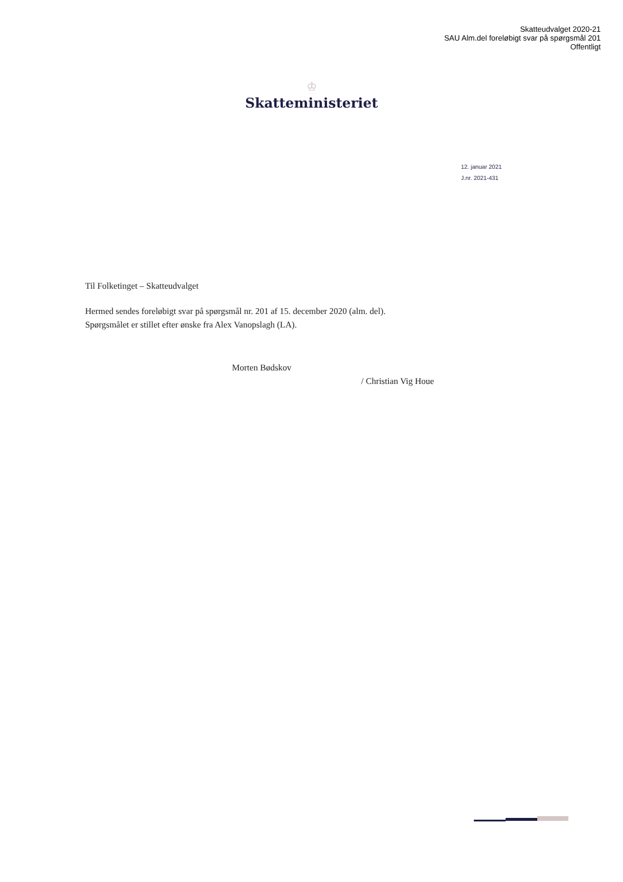Skatteudvalget 2020-21
SAU Alm.del foreløbigt svar på spørgsmål 201
Offentligt
♔
Skatteministeriet
12. januar 2021
J.nr. 2021-431
Til Folketinget – Skatteudvalget
Hermed sendes foreløbigt svar på spørgsmål nr. 201 af 15. december 2020 (alm. del).
Spørgsmålet er stillet efter ønske fra Alex Vanopslagh (LA).
Morten Bødskov
/ Christian Vig Houe